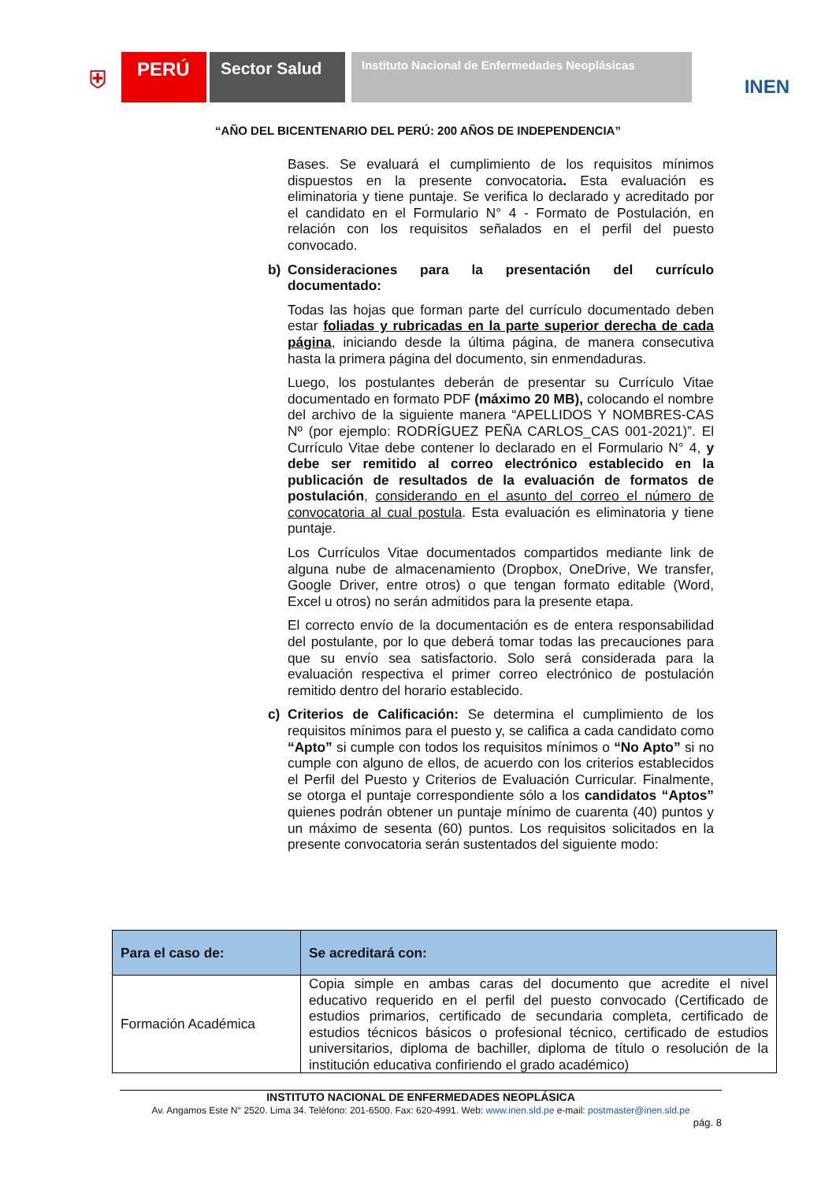⛨
PERÚ Sector Salud
Instituto Nacional de Enfermedades Neoplásicas
INEN
“AÑO DEL BICENTENARIO DEL PERÚ: 200 AÑOS DE INDEPENDENCIA”
Bases. Se evaluará el cumplimiento de los requisitos mínimos dispuestos en la presente convocatoria. Esta evaluación es eliminatoria y tiene puntaje. Se verifica lo declarado y acreditado por el candidato en el Formulario N° 4 - Formato de Postulación, en relación con los requisitos señalados en el perfil del puesto convocado.
b) Consideraciones para la presentación del currículo documentado:
Todas las hojas que forman parte del currículo documentado deben estar foliadas y rubricadas en la parte superior derecha de cada página, iniciando desde la última página, de manera consecutiva hasta la primera página del documento, sin enmendaduras.
Luego, los postulantes deberán de presentar su Currículo Vitae documentado en formato PDF (máximo 20 MB), colocando el nombre del archivo de la siguiente manera “APELLIDOS Y NOMBRES-CAS Nº (por ejemplo: RODRÍGUEZ PEÑA CARLOS_CAS 001-2021)”. El Currículo Vitae debe contener lo declarado en el Formulario N° 4, y debe ser remitido al correo electrónico establecido en la publicación de resultados de la evaluación de formatos de postulación, considerando en el asunto del correo el número de convocatoria al cual postula. Esta evaluación es eliminatoria y tiene puntaje.
Los Currículos Vitae documentados compartidos mediante link de alguna nube de almacenamiento (Dropbox, OneDrive, We transfer, Google Driver, entre otros) o que tengan formato editable (Word, Excel u otros) no serán admitidos para la presente etapa.
El correcto envío de la documentación es de entera responsabilidad del postulante, por lo que deberá tomar todas las precauciones para que su envío sea satisfactorio. Solo será considerada para la evaluación respectiva el primer correo electrónico de postulación remitido dentro del horario establecido.
c) Criterios de Calificación: Se determina el cumplimiento de los requisitos mínimos para el puesto y, se califica a cada candidato como “Apto” si cumple con todos los requisitos mínimos o “No Apto” si no cumple con alguno de ellos, de acuerdo con los criterios establecidos el Perfil del Puesto y Criterios de Evaluación Curricular. Finalmente, se otorga el puntaje correspondiente sólo a los candidatos “Aptos” quienes podrán obtener un puntaje mínimo de cuarenta (40) puntos y un máximo de sesenta (60) puntos. Los requisitos solicitados en la presente convocatoria serán sustentados del siguiente modo:
| Para el caso de: | Se acreditará con: |
| --- | --- |
| Formación Académica | Copia simple en ambas caras del documento que acredite el nivel educativo requerido en el perfil del puesto convocado (Certificado de estudios primarios, certificado de secundaria completa, certificado de estudios técnicos básicos o profesional técnico, certificado de estudios universitarios, diploma de bachiller, diploma de título o resolución de la institución educativa confiriendo el grado académico) |
INSTITUTO NACIONAL DE ENFERMEDADES NEOPLÁSICA
Av. Angamos Este N° 2520. Lima 34. Teléfono: 201-6500. Fax: 620-4991. Web: www.inen.sld.pe e-mail: postmaster@inen.sld.pe
pág. 8